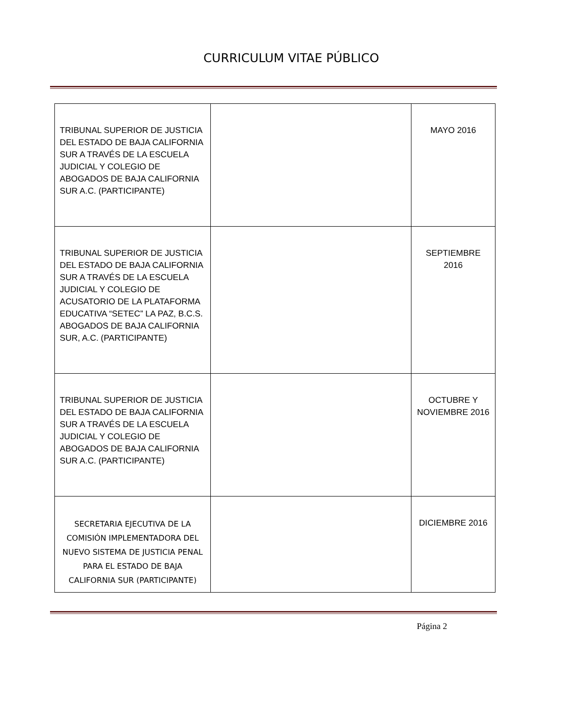CURRICULUM VITAE PÚBLICO
| TRIBUNAL SUPERIOR DE JUSTICIA DEL ESTADO DE BAJA CALIFORNIA SUR A TRAVÉS DE LA ESCUELA JUDICIAL Y COLEGIO DE ABOGADOS DE BAJA CALIFORNIA SUR A.C. (PARTICIPANTE) | | MAYO 2016 |
| TRIBUNAL SUPERIOR DE JUSTICIA DEL ESTADO DE BAJA CALIFORNIA SUR A TRAVÉS DE LA ESCUELA JUDICIAL Y COLEGIO DE ACUSATORIO DE LA PLATAFORMA EDUCATIVA “SETEC” LA PAZ, B.C.S. ABOGADOS DE BAJA CALIFORNIA SUR, A.C. (PARTICIPANTE) | | SEPTIEMBRE 2016 |
| TRIBUNAL SUPERIOR DE JUSTICIA DEL ESTADO DE BAJA CALIFORNIA SUR A TRAVÉS DE LA ESCUELA JUDICIAL Y COLEGIO DE ABOGADOS DE BAJA CALIFORNIA SUR A.C. (PARTICIPANTE) | | OCTUBRE Y NOVIEMBRE 2016 |
| SECRETARIA EJECUTIVA DE LA COMISIÓN IMPLEMENTADORA DEL NUEVO SISTEMA DE JUSTICIA PENAL PARA EL ESTADO DE BAJA CALIFORNIA SUR (PARTICIPANTE) | | DICIEMBRE 2016 |
Página 2